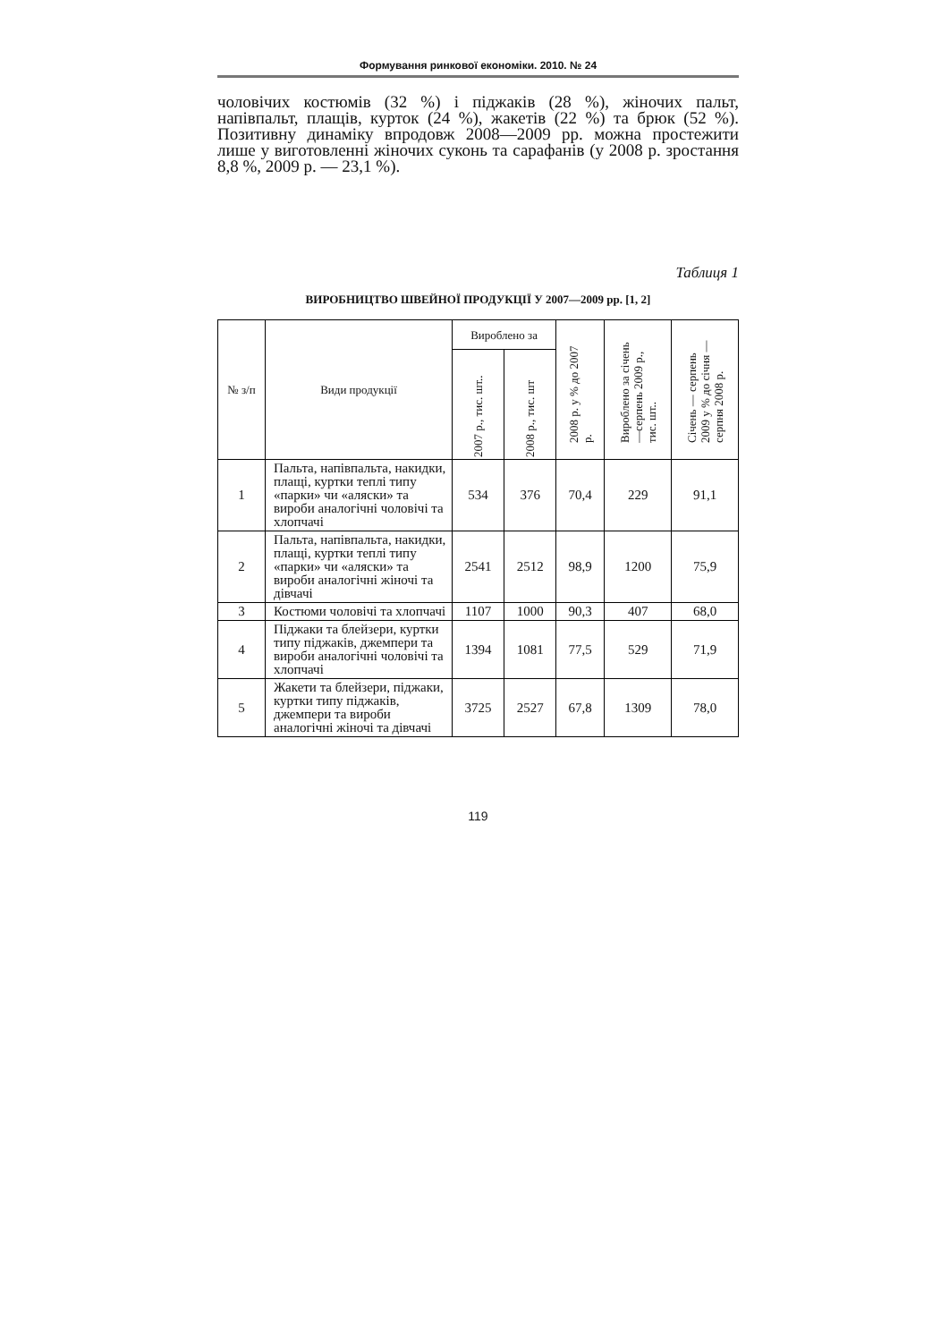Формування ринкової економіки. 2010. № 24
чоловічих костюмів (32 %) і піджаків (28 %), жіночих пальт, напівпальт, плащів, курток (24 %), жакетів (22 %) та брюк (52 %). Позитивну динаміку впродовж 2008—2009 рр. можна простежити лише у виготовленні жіночих суконь та сарафанів (у 2008 р. зростання 8,8 %, 2009 р. — 23,1 %).
Таблиця 1
ВИРОБНИЦТВО ШВЕЙНОЇ ПРОДУКЦІЇ У 2007—2009 рр. [1, 2]
| № з/п | Види продукції | Вироблено за | | 2008 р. у % до 2007 р. | Вироблено за січень —серпень 2009 р., тис. шт.. | Січень — серпень 2009 у % до січня — серпня 2008 р. |
| --- | --- | --- | --- | --- | --- | --- |
| | | 2007 р., тис. шт.. | 2008 р., тис. шт | | | |
| 1 | Пальта, напівпальта, накидки, плащі, куртки теплі типу «парки» чи «аляски» та вироби аналогічні чоловічі та хлопчачі | 534 | 376 | 70,4 | 229 | 91,1 |
| 2 | Пальта, напівпальта, накидки, плащі, куртки теплі типу «парки» чи «аляски» та вироби аналогічні жіночі та дівчачі | 2541 | 2512 | 98,9 | 1200 | 75,9 |
| 3 | Костюми чоловічі та хлопчачі | 1107 | 1000 | 90,3 | 407 | 68,0 |
| 4 | Піджаки та блейзери, куртки типу піджаків, джемпери та вироби аналогічні чоловічі та хлопчачі | 1394 | 1081 | 77,5 | 529 | 71,9 |
| 5 | Жакети та блейзери, піджаки, куртки типу піджаків, джемпери та вироби аналогічні жіночі та дівчачі | 3725 | 2527 | 67,8 | 1309 | 78,0 |
119